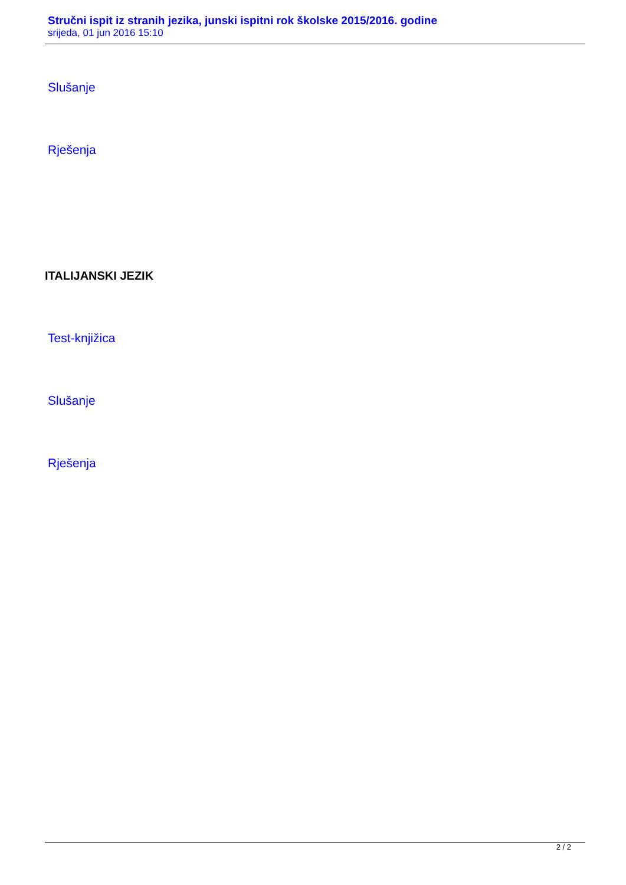Stručni ispit iz stranih jezika, junski ispitni rok školske 2015/2016. godine
srijeda, 01 jun 2016 15:10
Slušanje
Rješenja
ITALIJANSKI JEZIK
Test-knjižica
Slušanje
Rješenja
2 / 2